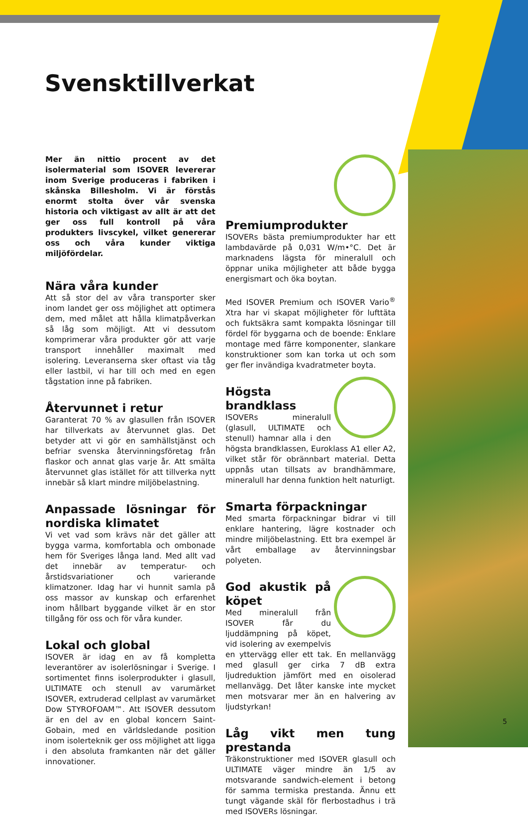Svensktillverkat
Mer än nittio procent av det isolermaterial som ISOVER levererar inom Sverige produceras i fabriken i skånska Billesholm. Vi är förstås enormt stolta över vår svenska historia och viktigast av allt är att det ger oss full kontroll på våra produkters livscykel, vilket genererar oss och våra kunder viktiga miljöfördelar.
Nära våra kunder
Att så stor del av våra transporter sker inom landet ger oss möjlighet att optimera dem, med målet att hålla klimatpåverkan så låg som möjligt. Att vi dessutom komprimerar våra produkter gör att varje transport innehåller maximalt med isolering. Leveranserna sker oftast via tåg eller lastbil, vi har till och med en egen tågstation inne på fabriken.
Återvunnet i retur
Garanterat 70 % av glasullen från ISOVER har tillverkats av återvunnet glas. Det betyder att vi gör en samhällstjänst och befriar svenska återvinningsföretag från flaskor och annat glas varje år. Att smälta återvunnet glas istället för att tillverka nytt innebär så klart mindre miljöbelastning.
Anpassade lösningar för nordiska klimatet
Vi vet vad som krävs när det gäller att bygga varma, komfortabla och ombonade hem för Sveriges långa land. Med allt vad det innebär av temperatur- och årstidsvariationer och varierande klimatzoner. Idag har vi hunnit samla på oss massor av kunskap och erfarenhet inom hållbart byggande vilket är en stor tillgång för oss och för våra kunder.
Lokal och global
ISOVER är idag en av få kompletta leverantörer av isolerlösningar i Sverige. I sortimentet finns isolerprodukter i glasull, ULTIMATE och stenull av varumärket ISOVER, extruderad cellplast av varumärket Dow STYROFOAM™. Att ISOVER dessutom är en del av en global koncern Saint-Gobain, med en världsledande position inom isolerteknik ger oss möjlighet att ligga i den absoluta framkanten när det gäller innovationer.
Premiumprodukter
ISOVERs bästa premiumprodukter har ett lambdavärde på 0,031 W/m•°C. Det är marknadens lägsta för mineralull och öppnar unika möjligheter att både bygga energismart och öka boytan.
Med ISOVER Premium och ISOVER Vario<sup>®</sup> Xtra har vi skapat möjligheter för lufttäta och fuktsäkra samt kompakta lösningar till fördel för byggarna och de boende: Enklare montage med färre komponenter, slankare konstruktioner som kan torka ut och som ger fler invändiga kvadratmeter boyta.
Högsta brandklass
ISOVERs mineralull (glasull, ULTIMATE och stenull) hamnar alla i den högsta brandklassen, Euroklass A1 eller A2, vilket står för obrännbart material. Detta uppnås utan tillsats av brandhämmare, mineralull har denna funktion helt naturligt.
Smarta förpackningar
Med smarta förpackningar bidrar vi till enklare hantering, lägre kostnader och mindre miljöbelastning. Ett bra exempel är vårt emballage av återvinningsbar polyeten.
God akustik på köpet
Med mineralull från ISOVER får du ljuddämpning på köpet, vid isolering av exempelvis en yttervägg eller ett tak. En mellanvägg med glasull ger cirka 7 dB extra ljudreduktion jämfört med en oisolerad mellanvägg. Det låter kanske inte mycket men motsvarar mer än en halvering av ljudstyrkan!
Låg vikt men tung prestanda
Träkonstruktioner med ISOVER glasull och ULTIMATE väger mindre än 1/5 av motsvarande sandwich-element i betong för samma termiska prestanda. Ännu ett tungt vägande skäl för flerbostadhus i trä med ISOVERs lösningar.
5